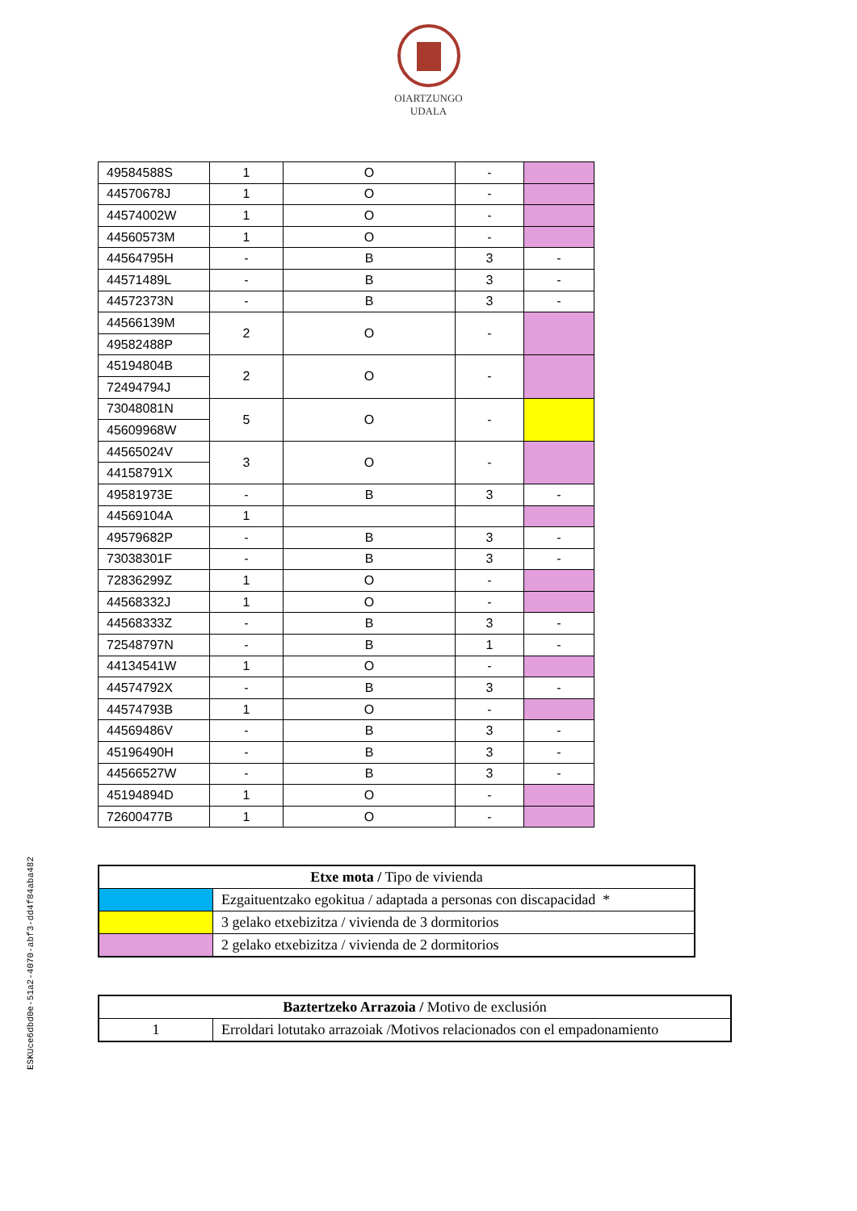OIARTZUNGO
UDALA
| 49584588S | 1 | O | - | |
| 44570678J | 1 | O | - | |
| 44574002W | 1 | O | - | |
| 44560573M | 1 | O | - | |
| 44564795H | - | B | 3 | - |
| 44571489L | - | B | 3 | - |
| 44572373N | - | B | 3 | - |
| 44566139M | 2 | O | - | |
| 49582488P | | | | |
| 45194804B | 2 | O | - | |
| 72494794J | | | | |
| 73048081N | 5 | O | - | |
| 45609968W | | | | |
| 44565024V | 3 | O | - | |
| 44158791X | | | | |
| 49581973E | - | B | 3 | - |
| 44569104A | 1 | | | |
| 49579682P | - | B | 3 | - |
| 73038301F | - | B | 3 | - |
| 72836299Z | 1 | O | - | |
| 44568332J | 1 | O | - | |
| 44568333Z | - | B | 3 | - |
| 72548797N | - | B | 1 | - |
| 44134541W | 1 | O | - | |
| 44574792X | - | B | 3 | - |
| 44574793B | 1 | O | - | |
| 44569486V | - | B | 3 | - |
| 45196490H | - | B | 3 | - |
| 44566527W | - | B | 3 | - |
| 45194894D | 1 | O | - | |
| 72600477B | 1 | O | - | |
| Etxe mota / Tipo de vivienda | |
| | Ezgaituentzako egokitua / adaptada a personas con discapacidad * |
| | 3 gelako etxebizitza / vivienda de 3 dormitorios |
| | 2 gelako etxebizitza / vivienda de 2 dormitorios |
| Baztertzeko Arrazoia / Motivo de exclusión | |
| 1 | Erroldari lotutako arrazoiak /Motivos relacionados con el empadonamiento |
ESKUce6dbd0e-51a2-4070-abf3-dd4f84aba482